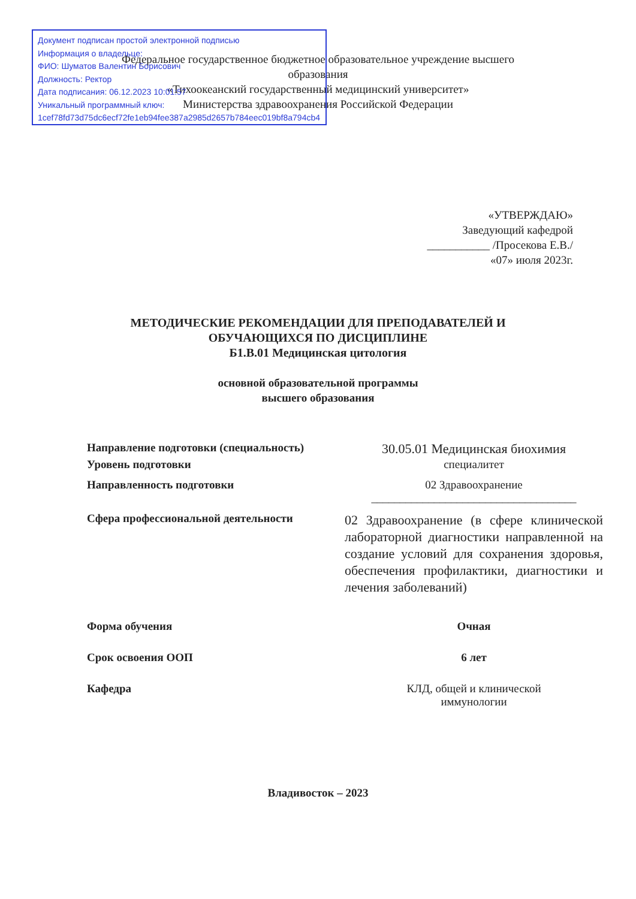Документ подписан простой электронной подписью
Информация о владельце:
ФИО: Шуматов Валентин Борисович
Должность: Ректор
Дата подписания: 06.12.2023 10:01:57
Уникальный программный ключ:
1cef78fd73d75dc6ecf72fe1eb94fee387a2985d2657b784eec019bf8a794cb4
Федеральное государственное бюджетное образовательное учреждение высшего
образования
«Тихоокеанский государственный медицинский университет»
Министерства здравоохранения Российской Федерации
«УТВЕРЖДАЮ»
Заведующий кафедрой
___________ /Просекова Е.В./
«07» июля 2023г.
МЕТОДИЧЕСКИЕ РЕКОМЕНДАЦИИ ДЛЯ ПРЕПОДАВАТЕЛЕЙ И
ОБУЧАЮЩИХСЯ ПО ДИСЦИПЛИНЕ
Б1.В.01 Медицинская цитология
основной образовательной программы
высшего образования
Направление подготовки (специальность)
30.05.01 Медицинская биохимия
Уровень подготовки специалитет
Направленность подготовки 02 Здравоохранение
____________________________________
Сфера профессиональной деятельности
02 Здравоохранение (в сфере клинической лабораторной диагностики направленной на создание условий для сохранения здоровья, обеспечения профилактики, диагностики и лечения заболеваний)
Форма обучения Очная
Срок освоения ООП 6 лет
Кафедра КЛД, общей и клинической
иммунологии
Владивосток – 2023